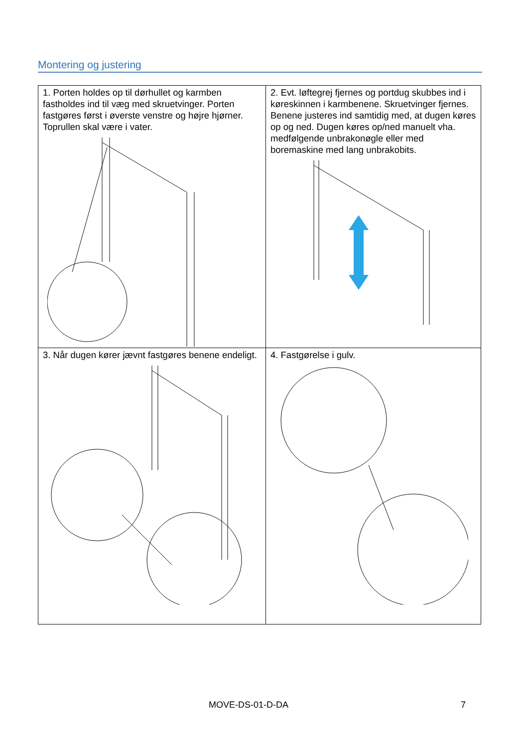Montering og justering
| 1. Porten holdes op til dørhullet og karmben fastholdes ind til væg med skruetvinger. Porten fastgøres først i øverste venstre og højre hjørner. Toprullen skal være i vater. | 2. Evt. løftegrej fjernes og portdug skubbes ind i køreskinnen i karmbenene. Skruetvinger fjernes. Benene justeres ind samtidig med, at dugen køres op og ned. Dugen køres op/ned manuelt vha. medfølgende unbrakonøgle eller med boremaskine med lang unbrakobits. |
| 3. Når dugen kører jævnt fastgøres benene endeligt. | 4. Fastgørelse i gulv. |
MOVE-DS-01-D-DA 7